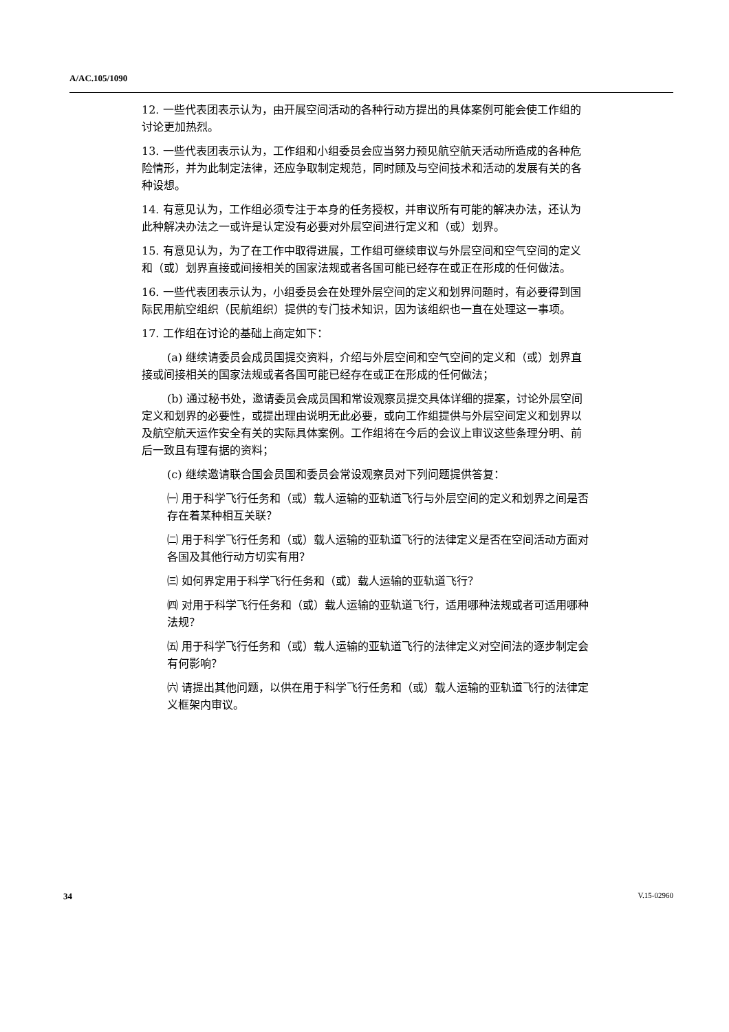A/AC.105/1090
12. 一些代表团表示认为，由开展空间活动的各种行动方提出的具体案例可能会使工作组的讨论更加热烈。
13. 一些代表团表示认为，工作组和小组委员会应当努力预见航空航天活动所造成的各种危险情形，并为此制定法律，还应争取制定规范，同时顾及与空间技术和活动的发展有关的各种设想。
14. 有意见认为，工作组必须专注于本身的任务授权，并审议所有可能的解决办法，还认为此种解决办法之一或许是认定没有必要对外层空间进行定义和（或）划界。
15. 有意见认为，为了在工作中取得进展，工作组可继续审议与外层空间和空气空间的定义和（或）划界直接或间接相关的国家法规或者各国可能已经存在或正在形成的任何做法。
16. 一些代表团表示认为，小组委员会在处理外层空间的定义和划界问题时，有必要得到国际民用航空组织（民航组织）提供的专门技术知识，因为该组织也一直在处理这一事项。
17. 工作组在讨论的基础上商定如下：
(a) 继续请委员会成员国提交资料，介绍与外层空间和空气空间的定义和（或）划界直接或间接相关的国家法规或者各国可能已经存在或正在形成的任何做法；
(b) 通过秘书处，邀请委员会成员国和常设观察员提交具体详细的提案，讨论外层空间定义和划界的必要性，或提出理由说明无此必要，或向工作组提供与外层空间定义和划界以及航空航天运作安全有关的实际具体案例。工作组将在今后的会议上审议这些条理分明、前后一致且有理有据的资料；
(c) 继续邀请联合国会员国和委员会常设观察员对下列问题提供答复：
㈠ 用于科学飞行任务和（或）载人运输的亚轨道飞行与外层空间的定义和划界之间是否存在着某种相互关联？
㈡ 用于科学飞行任务和（或）载人运输的亚轨道飞行的法律定义是否在空间活动方面对各国及其他行动方切实有用？
㈢ 如何界定用于科学飞行任务和（或）载人运输的亚轨道飞行？
㈣ 对用于科学飞行任务和（或）载人运输的亚轨道飞行，适用哪种法规或者可适用哪种法规？
㈤ 用于科学飞行任务和（或）载人运输的亚轨道飞行的法律定义对空间法的逐步制定会有何影响？
㈥ 请提出其他问题，以供在用于科学飞行任务和（或）载人运输的亚轨道飞行的法律定义框架内审议。
34 V.15-02960